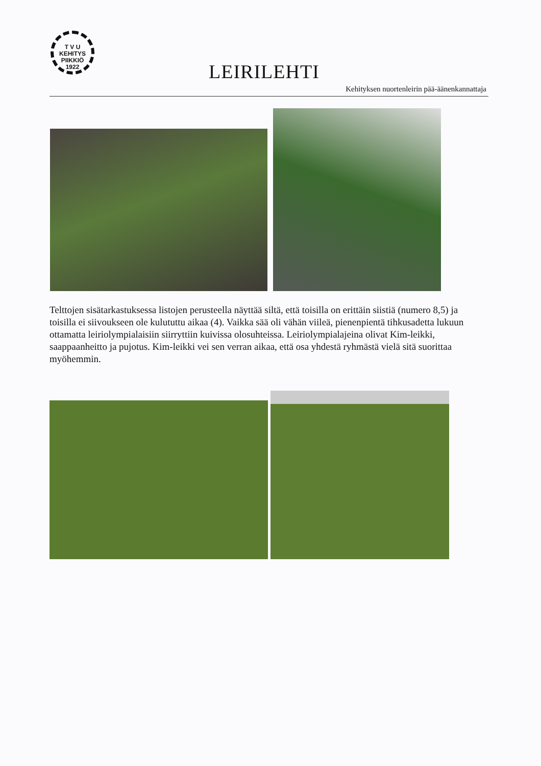T V U
KEHITYS
PIIKKIÖ
1922
LEIRILEHTI
Kehityksen nuortenleirin pää-äänenkannattaja
Telttojen sisätarkastuksessa listojen perusteella näyttää siltä, että toisilla on erittäin siistiä (numero 8,5) ja toisilla ei siivoukseen ole kulututtu aikaa (4). Vaikka sää oli vähän viileä, pienenpientä tihkusadetta lukuun ottamatta leiriolympialaisiin siirryttiin kuivissa olosuhteissa. Leiriolympialajeina olivat Kim-leikki, saappaanheitto ja pujotus. Kim-leikki vei sen verran aikaa, että osa yhdestä ryhmästä vielä sitä suorittaa myöhemmin.